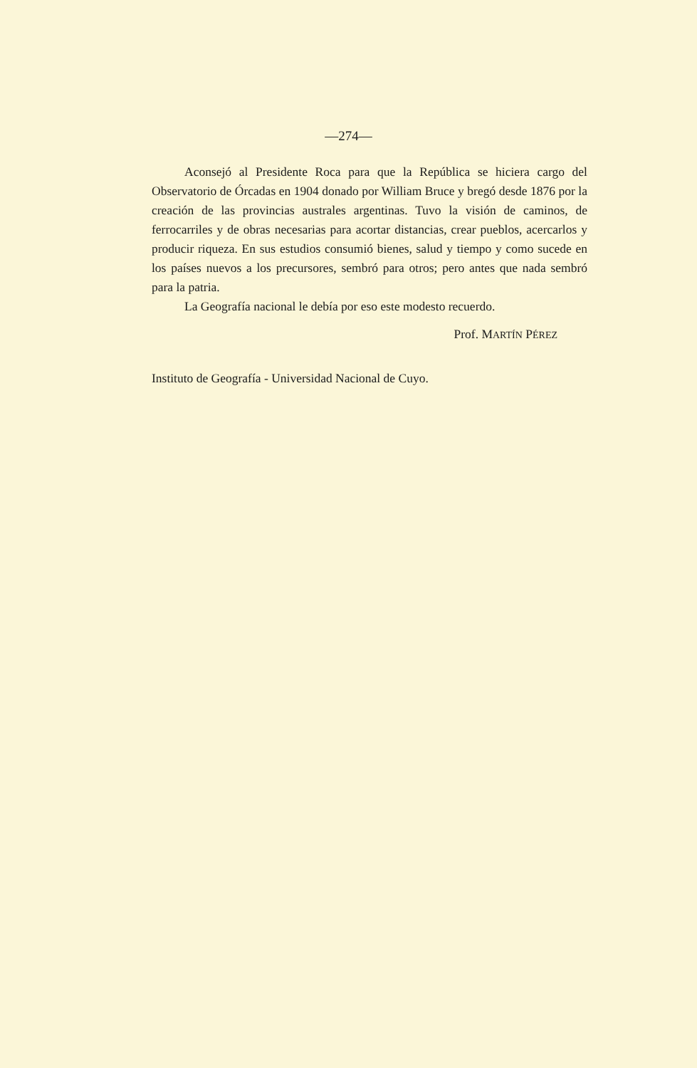—274—
Aconsejó al Presidente Roca para que la República se hiciera cargo del Observatorio de Órcadas en 1904 donado por William Bruce y bregó desde 1876 por la creación de las provincias australes argentinas. Tuvo la visión de caminos, de ferrocarriles y de obras necesarias para acortar distancias, crear pueblos, acercarlos y producir riqueza. En sus estudios consumió bienes, salud y tiempo y como sucede en los países nuevos a los precursores, sembró para otros; pero antes que nada sembró para la patria.
La Geografía nacional le debía por eso este modesto recuerdo.
Prof. MARTÍN PÉREZ
Instituto de Geografía - Universidad Nacional de Cuyo.